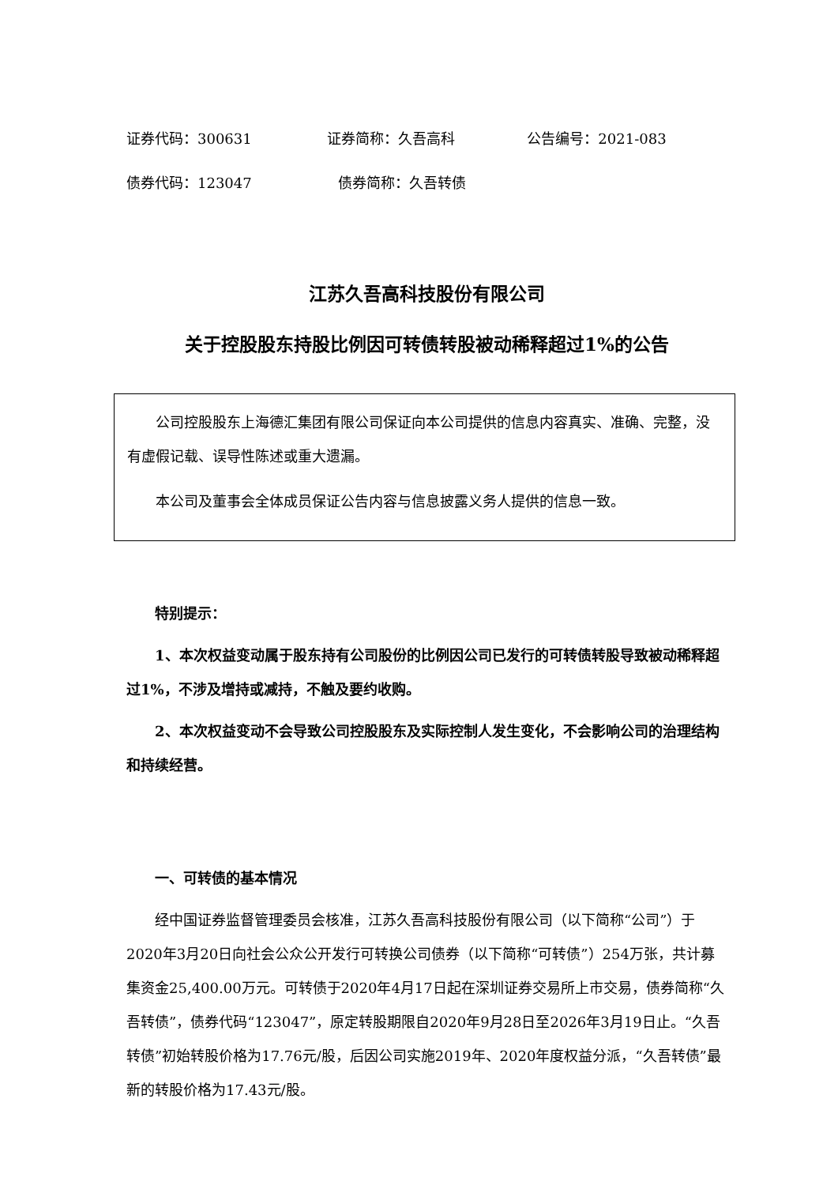证券代码：300631 证券简称：久吾高科 公告编号：2021-083
债券代码：123047 债券简称：久吾转债
江苏久吾高科技股份有限公司
关于控股股东持股比例因可转债转股被动稀释超过1%的公告
公司控股股东上海德汇集团有限公司保证向本公司提供的信息内容真实、准确、完整，没有虚假记载、误导性陈述或重大遗漏。
本公司及董事会全体成员保证公告内容与信息披露义务人提供的信息一致。
特别提示：
1、本次权益变动属于股东持有公司股份的比例因公司已发行的可转债转股导致被动稀释超过1%，不涉及增持或减持，不触及要约收购。
2、本次权益变动不会导致公司控股股东及实际控制人发生变化，不会影响公司的治理结构和持续经营。
一、可转债的基本情况
经中国证券监督管理委员会核准，江苏久吾高科技股份有限公司（以下简称“公司”）于2020年3月20日向社会公众公开发行可转换公司债券（以下简称“可转债”）254万张，共计募集资金25,400.00万元。可转债于2020年4月17日起在深圳证券交易所上市交易，债券简称“久吾转债”，债券代码“123047”，原定转股期限自2020年9月28日至2026年3月19日止。“久吾转债”初始转股价格为17.76元/股，后因公司实施2019年、2020年度权益分派，“久吾转债”最新的转股价格为17.43元/股。